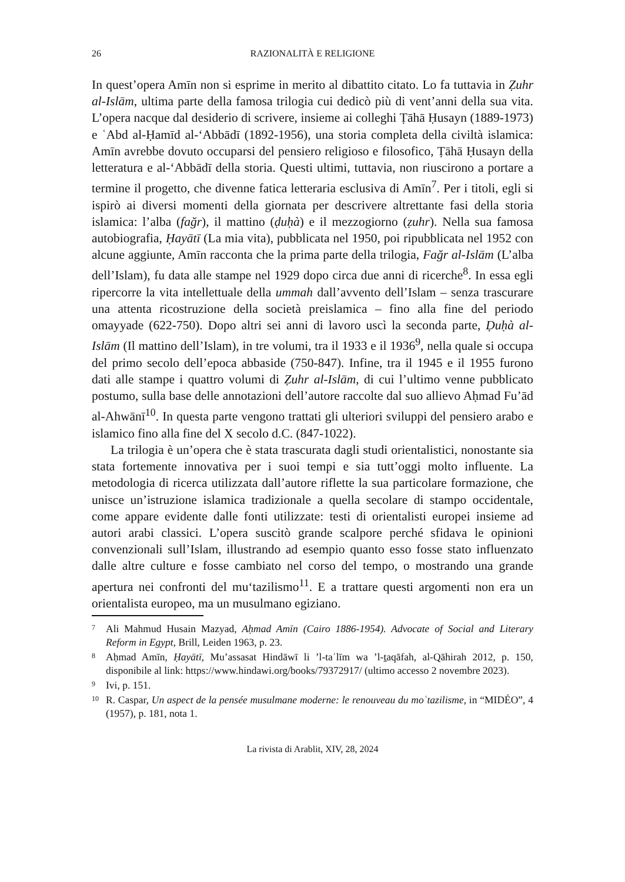26 RAZIONALITÀ E RELIGIONE
In quest’opera Amīn non si esprime in merito al dibattito citato. Lo fa tuttavia in Ẓuhr al-Islām, ultima parte della famosa trilogia cui dedicò più di vent’anni della sua vita. L’opera nacque dal desiderio di scrivere, insieme ai colleghi Ṭāhā Ḥusayn (1889-1973) e ʿAbd al-Ḥamīd al-‘Abbādī (1892-1956), una storia completa della civiltà islamica: Amīn avrebbe dovuto occuparsi del pensiero religioso e filosofico, Ṭāhā Ḥusayn della letteratura e al-‘Abbādī della storia. Questi ultimi, tuttavia, non riuscirono a portare a termine il progetto, che divenne fatica letteraria esclusiva di Amīn<sup>7</sup>. Per i titoli, egli si ispirò ai diversi momenti della giornata per descrivere altrettante fasi della storia islamica: l’alba (fağr), il mattino (ḍuḥà) e il mezzogiorno (ẓuhr). Nella sua famosa autobiografia, Ḥayātī (La mia vita), pubblicata nel 1950, poi ripubblicata nel 1952 con alcune aggiunte, Amīn racconta che la prima parte della trilogia, Fağr al-Islām (L’alba dell’Islam), fu data alle stampe nel 1929 dopo circa due anni di ricerche<sup>8</sup>. In essa egli ripercorre la vita intellettuale della ummah dall’avvento dell’Islam – senza trascurare una attenta ricostruzione della società preislamica – fino alla fine del periodo omayyade (622-750). Dopo altri sei anni di lavoro uscì la seconda parte, Ḍuḥà al-Islām (Il mattino dell’Islam), in tre volumi, tra il 1933 e il 1936<sup>9</sup>, nella quale si occupa del primo secolo dell’epoca abbaside (750-847). Infine, tra il 1945 e il 1955 furono dati alle stampe i quattro volumi di Ẓuhr al-Islām, di cui l’ultimo venne pubblicato postumo, sulla base delle annotazioni dell’autore raccolte dal suo allievo Aḥmad Fu’ād al-Ahwānī<sup>10</sup>. In questa parte vengono trattati gli ulteriori sviluppi del pensiero arabo e islamico fino alla fine del X secolo d.C. (847-1022).
La trilogia è un’opera che è stata trascurata dagli studi orientalistici, nonostante sia stata fortemente innovativa per i suoi tempi e sia tutt’oggi molto influente. La metodologia di ricerca utilizzata dall’autore riflette la sua particolare formazione, che unisce un’istruzione islamica tradizionale a quella secolare di stampo occidentale, come appare evidente dalle fonti utilizzate: testi di orientalisti europei insieme ad autori arabi classici. L’opera suscitò grande scalpore perché sfidava le opinioni convenzionali sull’Islam, illustrando ad esempio quanto esso fosse stato influenzato dalle altre culture e fosse cambiato nel corso del tempo, o mostrando una grande apertura nei confronti del mu‘tazilismo<sup>11</sup>. E a trattare questi argomenti non era un orientalista europeo, ma un musulmano egiziano.
7 Ali Mahmud Husain Mazyad, Aḥmad Amīn (Cairo 1886-1954). Advocate of Social and Literary Reform in Egypt, Brill, Leiden 1963, p. 23.
8 Aḥmad Amīn, Ḥayātī, Mu’assasat Hindāwī li ’l-taʿlīm wa ’l-ṯaqāfah, al-Qāhirah 2012, p. 150, disponibile al link: https://www.hindawi.org/books/79372917/ (ultimo accesso 2 novembre 2023).
9 Ivi, p. 151.
10 R. Caspar, Un aspect de la pensée musulmane moderne: le renouveau du moʿtazilisme, in “MIDÉO”, 4 (1957), p. 181, nota 1.
La rivista di Arablit, XIV, 28, 2024